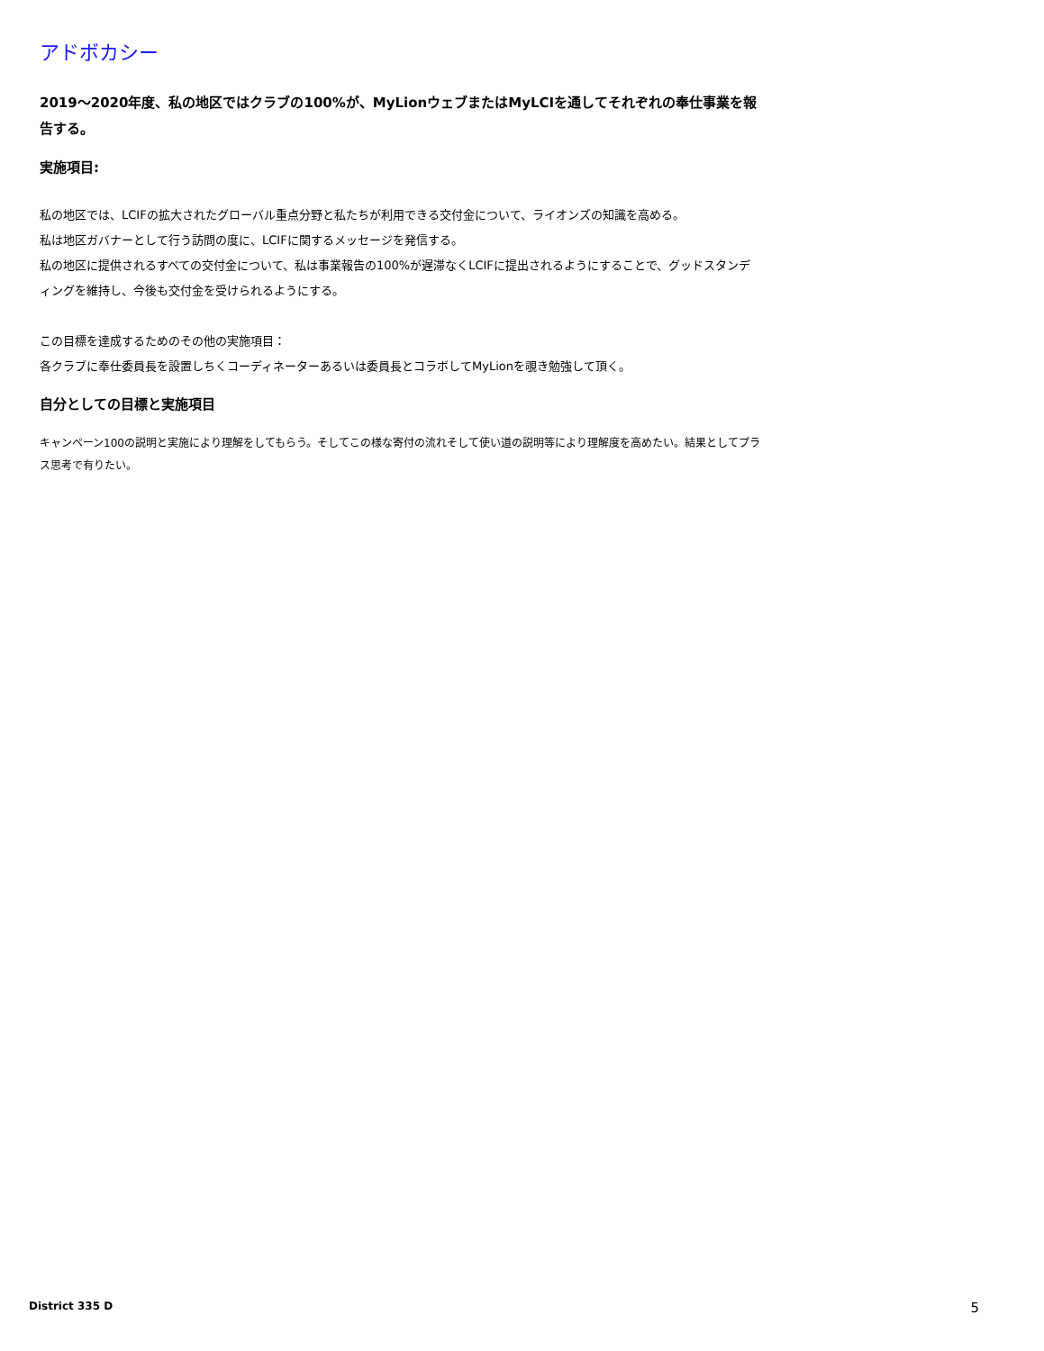アドボカシー
2019～2020年度、私の地区ではクラブの100%が、MyLionウェブまたはMyLCIを通してそれぞれの奉仕事業を報告する。
実施項目:
私の地区では、LCIFの拡大されたグローバル重点分野と私たちが利用できる交付金について、ライオンズの知識を高める。
私は地区ガバナーとして行う訪問の度に、LCIFに関するメッセージを発信する。
私の地区に提供されるすべての交付金について、私は事業報告の100%が遅滞なくLCIFに提出されるようにすることで、グッドスタンディングを維持し、今後も交付金を受けられるようにする。
この目標を達成するためのその他の実施項目：
各クラブに奉仕委員長を設置しちくコーディネーターあるいは委員長とコラボしてMyLionを覗き勉強して頂く。
自分としての目標と実施項目
キャンペーン100の説明と実施により理解をしてもらう。そしてこの様な寄付の流れそして使い道の説明等により理解度を高めたい。結果としてプラス思考で有りたい。
District 335 D 5